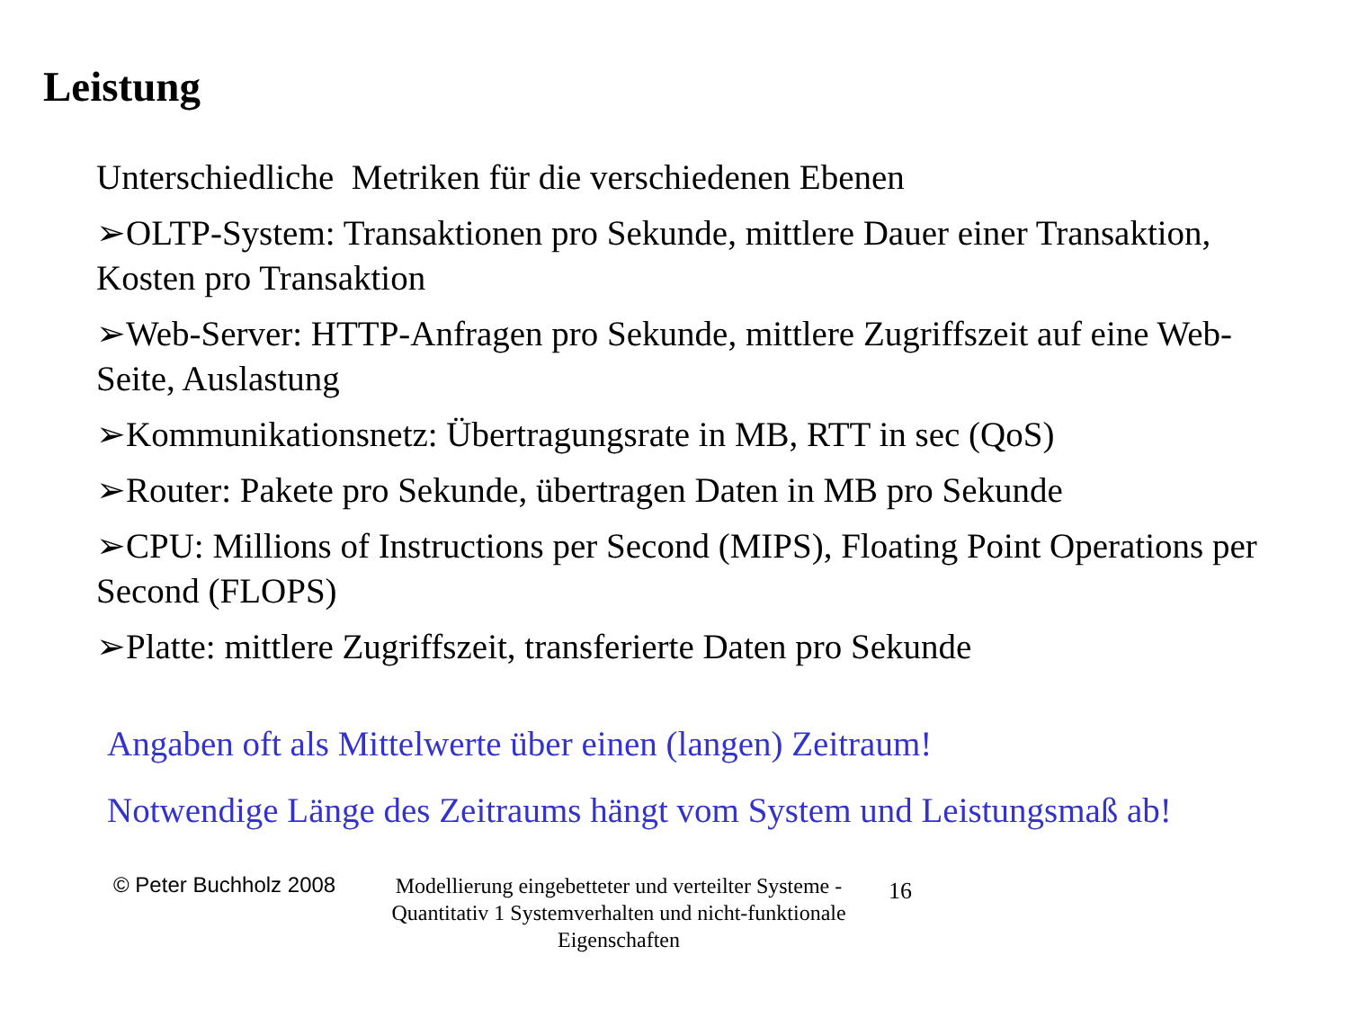Leistung
Unterschiedliche Metriken für die verschiedenen Ebenen
➢OLTP-System: Transaktionen pro Sekunde, mittlere Dauer einer Transaktion, Kosten pro Transaktion
➢Web-Server: HTTP-Anfragen pro Sekunde, mittlere Zugriffszeit auf eine Web-Seite, Auslastung
➢Kommunikationsnetz: Übertragungsrate in MB, RTT in sec (QoS)
➢Router: Pakete pro Sekunde, übertragen Daten in MB pro Sekunde
➢CPU: Millions of Instructions per Second (MIPS), Floating Point Operations per Second (FLOPS)
➢Platte: mittlere Zugriffszeit, transferierte Daten pro Sekunde
Angaben oft als Mittelwerte über einen (langen) Zeitraum!
Notwendige Länge des Zeitraums hängt vom System und Leistungsmaß ab!
© Peter Buchholz 2008
Modellierung eingebetteter und verteilter Systeme - Quantitativ 1 Systemverhalten und nicht-funktionale Eigenschaften
16